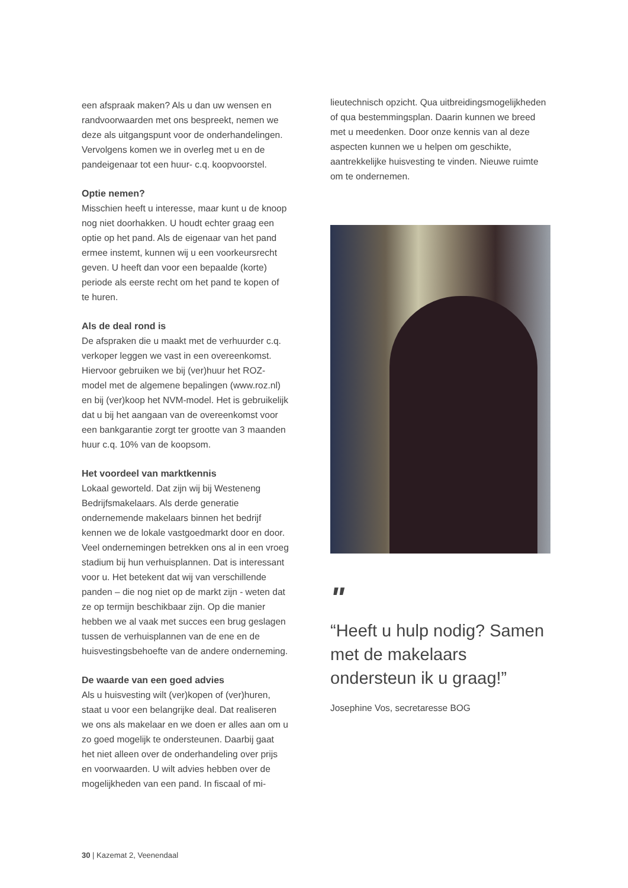een afspraak maken? Als u dan uw wensen en randvoorwaarden met ons bespreekt, nemen we deze als uitgangspunt voor de onderhandelingen. Vervolgens komen we in overleg met u en de pandeigenaar tot een huur- c.q. koopvoorstel.
Optie nemen?
Misschien heeft u interesse, maar kunt u de knoop nog niet doorhakken. U houdt echter graag een optie op het pand. Als de eigenaar van het pand ermee instemt, kunnen wij u een voorkeursrecht geven. U heeft dan voor een bepaalde (korte) periode als eerste recht om het pand te kopen of te huren.
Als de deal rond is
De afspraken die u maakt met de verhuurder c.q. verkoper leggen we vast in een overeenkomst. Hiervoor gebruiken we bij (ver)huur het ROZ-model met de algemene bepalingen (www.roz.nl) en bij (ver)koop het NVM-model. Het is gebruikelijk dat u bij het aangaan van de overeenkomst voor een bankgarantie zorgt ter grootte van 3 maanden huur c.q. 10% van de koopsom.
Het voordeel van marktkennis
Lokaal geworteld. Dat zijn wij bij Westeneng Bedrijfsmakelaars. Als derde generatie ondernemende makelaars binnen het bedrijf kennen we de lokale vastgoedmarkt door en door. Veel ondernemingen betrekken ons al in een vroeg stadium bij hun verhuisplannen. Dat is interessant voor u. Het betekent dat wij van verschillende panden – die nog niet op de markt zijn - weten dat ze op termijn beschikbaar zijn. Op die manier hebben we al vaak met succes een brug geslagen tussen de verhuisplannen van de ene en de huisvestingsbehoefte van de andere onderneming.
De waarde van een goed advies
Als u huisvesting wilt (ver)kopen of (ver)huren, staat u voor een belangrijke deal. Dat realiseren we ons als makelaar en we doen er alles aan om u zo goed mogelijk te ondersteunen. Daarbij gaat het niet alleen over de onderhandeling over prijs en voorwaarden. U wilt advies hebben over de mogelijkheden van een pand. In fiscaal of mi-
lieutechnisch opzicht. Qua uitbreidingsmogelijkheden of qua bestemmingsplan. Daarin kunnen we breed met u meedenken. Door onze kennis van al deze aspecten kunnen we u helpen om geschikte, aantrekkelijke huisvesting te vinden. Nieuwe ruimte om te ondernemen.
"
“Heeft u hulp nodig? Samen met de makelaars ondersteun ik u graag!”
Josephine Vos, secretaresse BOG
30 | Kazemat 2, Veenendaal